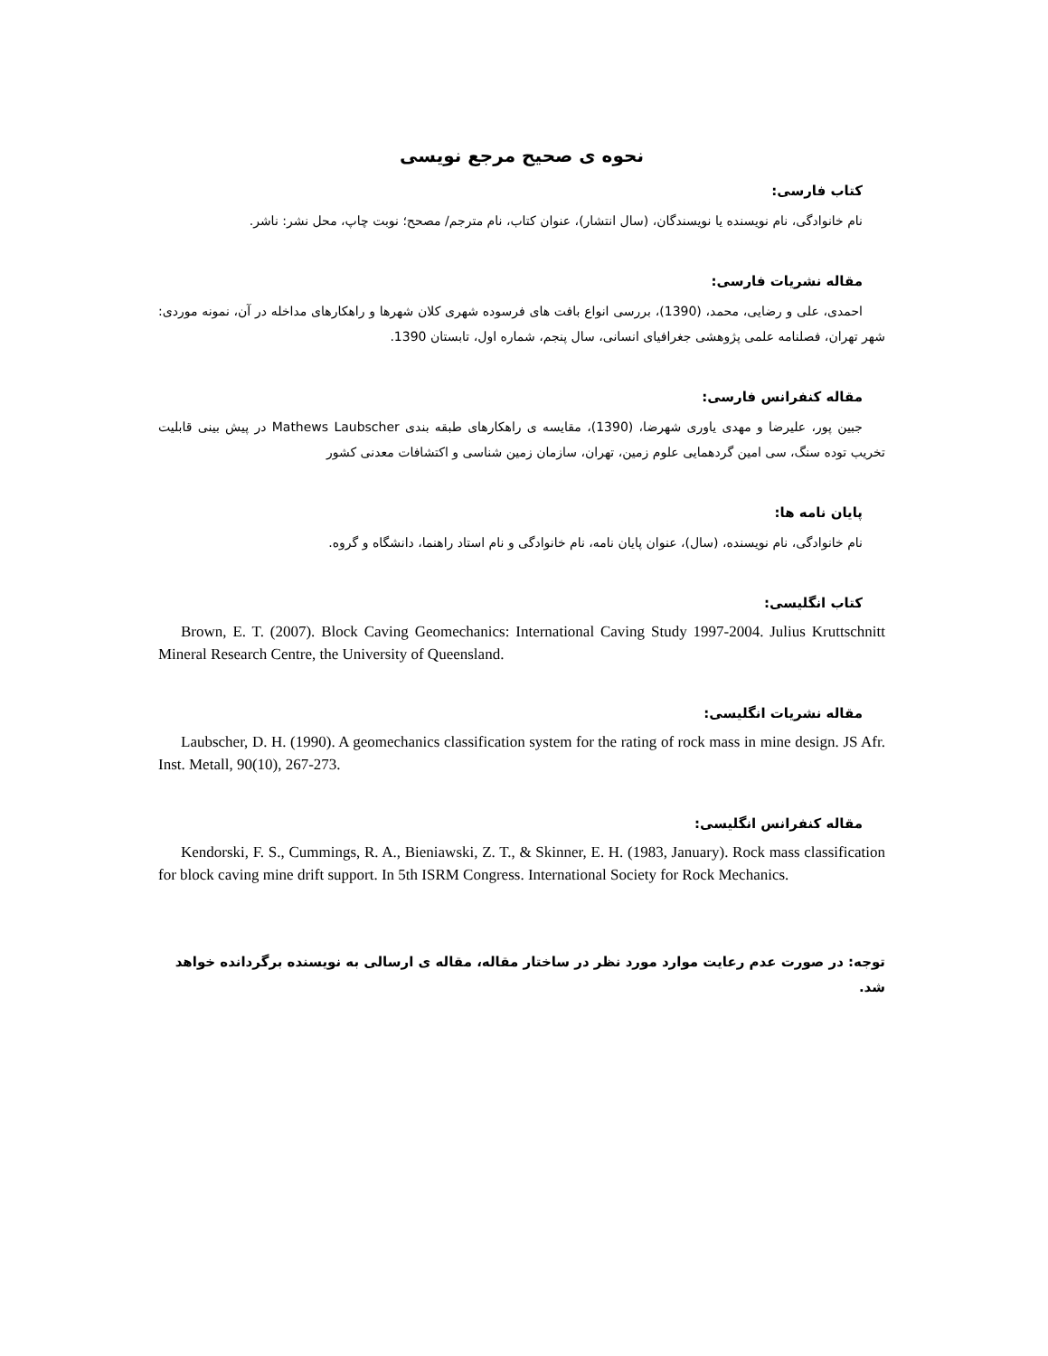نحوه ی صحیح مرجع نویسی
کتاب فارسی:
نام خانوادگی، نام نویسنده یا نویسندگان، (سال انتشار)، عنوان کتاب، نام مترجم/ مصحح؛ نوبت چاپ، محل نشر: ناشر.
مقاله نشریات فارسی:
احمدی، علی و رضایی، محمد، (1390)، بررسی انواع بافت های فرسوده شهری کلان شهرها و راهکارهای مداخله در آن، نمونه موردی: شهر تهران، فصلنامه علمی پژوهشی جغرافیای انسانی، سال پنجم، شماره اول، تابستان 1390.
مقاله کنفرانس فارسی:
جبین پور، علیرضا و مهدی یاوری شهرضا، (1390)، مقایسه ی راهکارهای طبقه بندی Mathews Laubscher در پیش بینی قابلیت تخریب توده سنگ، سی امین گردهمایی علوم زمین، تهران، سازمان زمین شناسی و اکتشافات معدنی کشور
پایان نامه ها:
نام خانوادگی، نام نویسنده، (سال)، عنوان پایان نامه، نام خانوادگی و نام استاد راهنما، دانشگاه و گروه.
کتاب انگلیسی:
Brown, E. T. (2007). Block Caving Geomechanics: International Caving Study 1997-2004. Julius Kruttschnitt Mineral Research Centre, the University of Queensland.
مقاله نشریات انگلیسی:
Laubscher, D. H. (1990). A geomechanics classification system for the rating of rock mass in mine design. JS Afr. Inst. Metall, 90(10), 267-273.
مقاله کنفرانس انگلیسی:
Kendorski, F. S., Cummings, R. A., Bieniawski, Z. T., & Skinner, E. H. (1983, January). Rock mass classification for block caving mine drift support. In 5th ISRM Congress. International Society for Rock Mechanics.
توجه: در صورت عدم رعایت موارد مورد نظر در ساختار مقاله، مقاله ی ارسالی به نویسنده برگردانده خواهد شد.